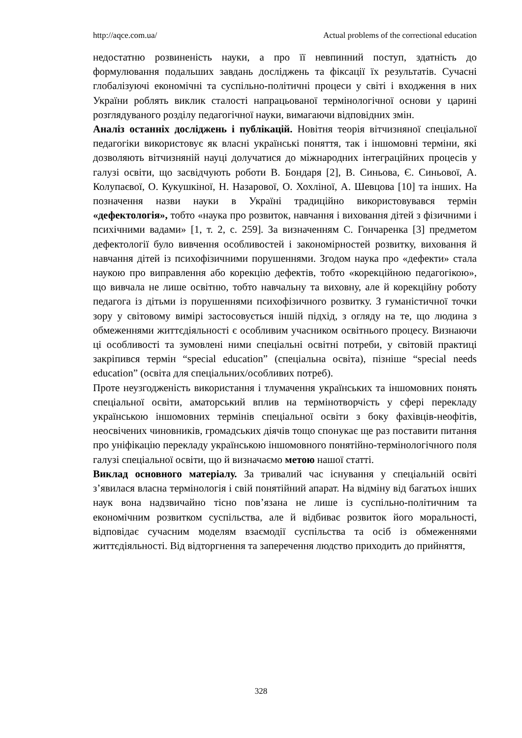http://aqce.com.ua/ Actual problems of the correctional education
недостатню розвиненість науки, а про її невпинний поступ, здатність до формулювання подальших завдань досліджень та фіксації їх результатів. Сучасні глобалізуючі економічні та суспільно-політичні процеси у світі і входження в них України роблять виклик сталості напрацьованої термінологічної основи у царині розглядуваного розділу педагогічної науки, вимагаючи відповідних змін.
Аналіз останніх досліджень і публікацій. Новітня теорія вітчизняної спеціальної педагогіки використовує як власні українські поняття, так і іншомовні терміни, які дозволяють вітчизняній науці долучатися до міжнародних інтеграційних процесів у галузі освіти, що засвідчують роботи В. Бондаря [2], В. Синьова, Є. Синьової, А. Колупаєвої, О. Кукушкіної, Н. Назарової, О. Хохліної, А. Шевцова [10] та інших. На позначення назви науки в Україні традиційно використовувався термін «дефектологія», тобто «наука про розвиток, навчання і виховання дітей з фізичними і психічними вадами» [1, т. 2, с. 259]. За визначенням С. Гончаренка [3] предметом дефектології було вивчення особливостей і закономірностей розвитку, виховання й навчання дітей із психофізичними порушеннями. Згодом наука про «дефекти» стала наукою про виправлення або корекцію дефектів, тобто «корекційною педагогікою», що вивчала не лише освітню, тобто навчальну та виховну, але й корекційну роботу педагога із дітьми із порушеннями психофізичного розвитку. З гуманістичної точки зору у світовому вимірі застосовується іншій підхід, з огляду на те, що людина з обмеженнями життєдіяльності є особливим учасником освітнього процесу. Визнаючи ці особливості та зумовлені ними спеціальні освітні потреби, у світовій практиці закріпився термін “special education” (спеціальна освіта), пізніше “special needs education” (освіта для спеціальних/особливих потреб).
Проте неузгодженість використання і тлумачення українських та іншомовних понять спеціальної освіти, аматорський вплив на термінотворчість у сфері перекладу українською іншомовних термінів спеціальної освіти з боку фахівців-неофітів, неосвічених чиновників, громадських діячів тощо спонукає ще раз поставити питання про уніфікацію перекладу українською іншомовного понятійно-термінологічного поля галузі спеціальної освіти, що й визначаємо метою нашої статті.
Виклад основного матеріалу. За тривалий час існування у спеціальній освіті з’явилася власна термінологія і свій понятійний апарат. На відміну від багатьох інших наук вона надзвичайно тісно пов’язана не лише із суспільно-політичним та економічним розвитком суспільства, але й відбиває розвиток його моральності, відповідає сучасним моделям взаємодії суспільства та осіб із обмеженнями життєдіяльності. Від відторгнення та заперечення людство приходить до прийняття,
328